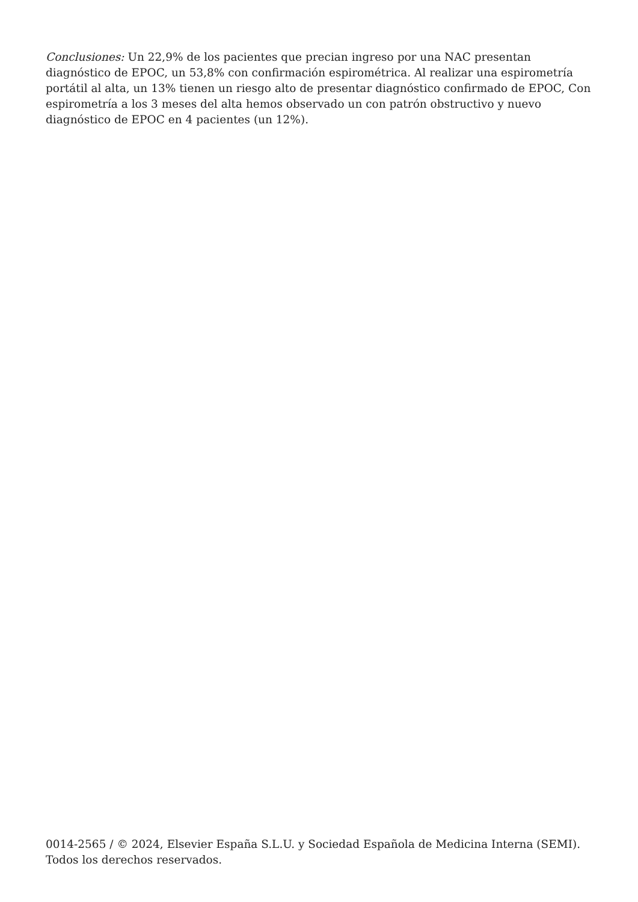Conclusiones: Un 22,9% de los pacientes que precian ingreso por una NAC presentan diagnóstico de EPOC, un 53,8% con confirmación espirométrica. Al realizar una espirometría portátil al alta, un 13% tienen un riesgo alto de presentar diagnóstico confirmado de EPOC, Con espirometría a los 3 meses del alta hemos observado un con patrón obstructivo y nuevo diagnóstico de EPOC en 4 pacientes (un 12%).
0014-2565 / © 2024, Elsevier España S.L.U. y Sociedad Española de Medicina Interna (SEMI). Todos los derechos reservados.